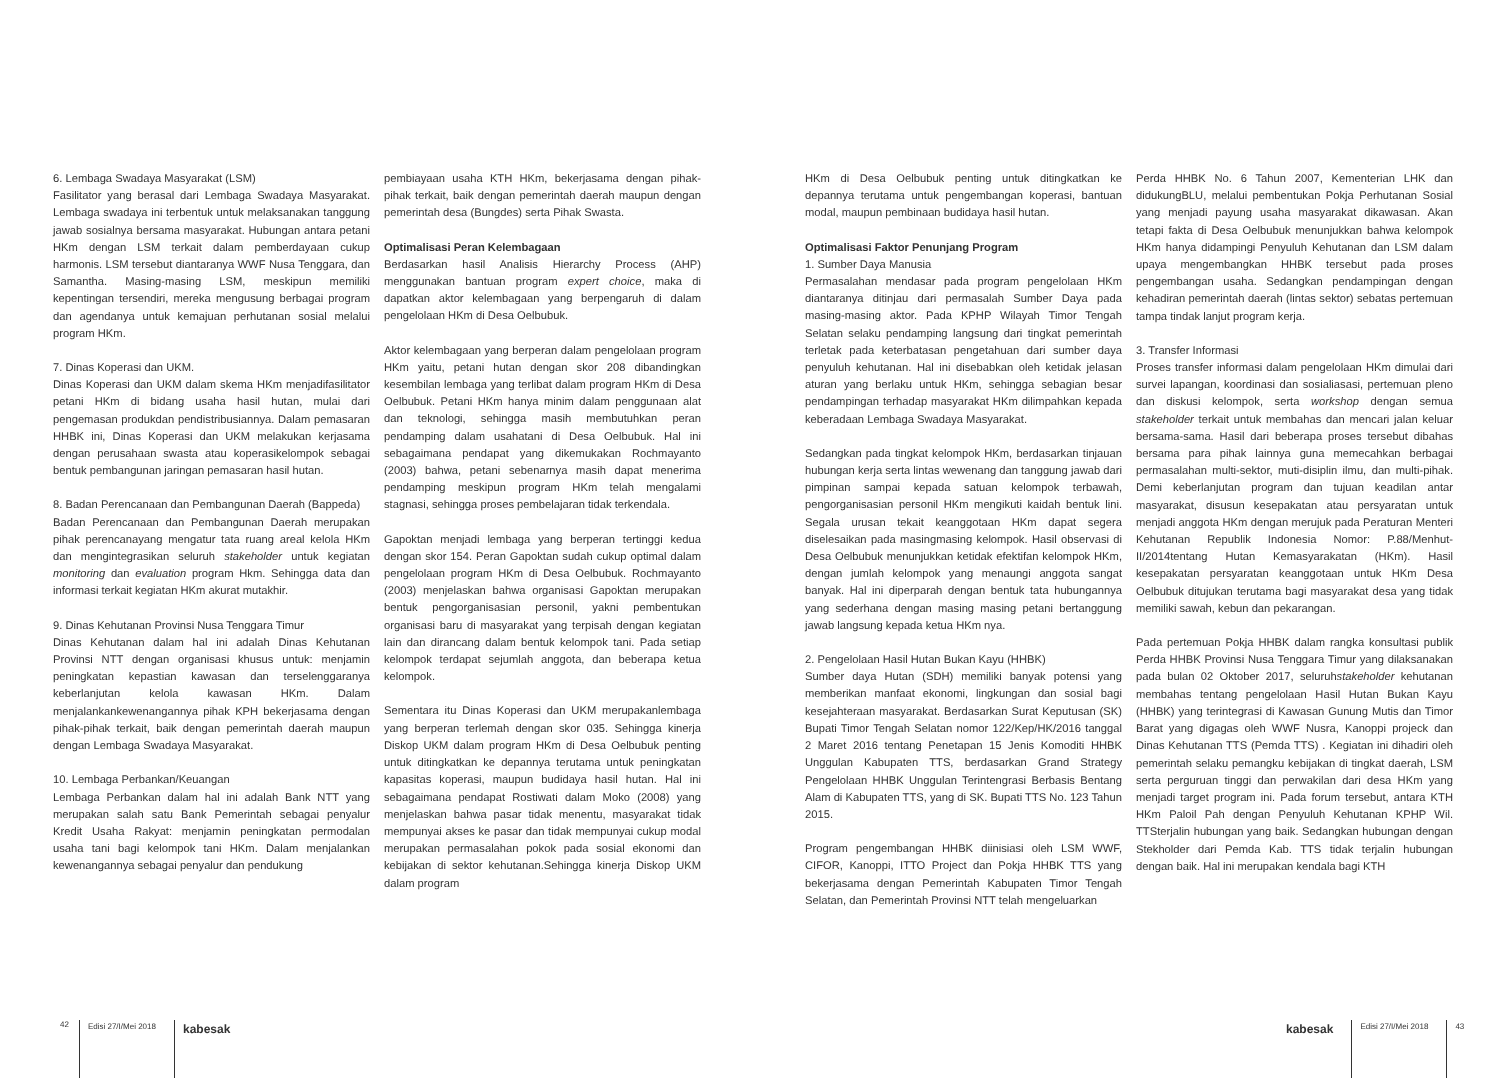6. Lembaga Swadaya Masyarakat (LSM)
Fasilitator yang berasal dari Lembaga Swadaya Masyarakat. Lembaga swadaya ini terbentuk untuk melaksanakan tanggung jawab sosialnya bersama masyarakat. Hubungan antara petani HKm dengan LSM terkait dalam pemberdayaan cukup harmonis. LSM tersebut diantaranya WWF Nusa Tenggara, dan Samantha. Masing-masing LSM, meskipun memiliki kepentingan tersendiri, mereka mengusung berbagai program dan agendanya untuk kemajuan perhutanan sosial melalui program HKm.
7. Dinas Koperasi dan UKM.
Dinas Koperasi dan UKM dalam skema HKm menjadifasilitator petani HKm di bidang usaha hasil hutan, mulai dari pengemasan produkdan pendistribusiannya. Dalam pemasaran HHBK ini, Dinas Koperasi dan UKM melakukan kerjasama dengan perusahaan swasta atau koperasikelompok sebagai bentuk pembangunan jaringan pemasaran hasil hutan.
8. Badan Perencanaan dan Pembangunan Daerah (Bappeda)
Badan Perencanaan dan Pembangunan Daerah merupakan pihak perencanayang mengatur tata ruang areal kelola HKm dan mengintegrasikan seluruh stakeholder untuk kegiatan monitoring dan evaluation program Hkm. Sehingga data dan informasi terkait kegiatan HKm akurat mutakhir.
9. Dinas Kehutanan Provinsi Nusa Tenggara Timur
Dinas Kehutanan dalam hal ini adalah Dinas Kehutanan Provinsi NTT dengan organisasi khusus untuk: menjamin peningkatan kepastian kawasan dan terselenggaranya keberlanjutan kelola kawasan HKm. Dalam menjalankankewenangannya pihak KPH bekerjasama dengan pihak-pihak terkait, baik dengan pemerintah daerah maupun dengan Lembaga Swadaya Masyarakat.
10. Lembaga Perbankan/Keuangan
Lembaga Perbankan dalam hal ini adalah Bank NTT yang merupakan salah satu Bank Pemerintah sebagai penyalur Kredit Usaha Rakyat: menjamin peningkatan permodalan usaha tani bagi kelompok tani HKm. Dalam menjalankan kewenangannya sebagai penyalur dan pendukung
pembiayaan usaha KTH HKm, bekerjasama dengan pihak-pihak terkait, baik dengan pemerintah daerah maupun dengan pemerintah desa (Bungdes) serta Pihak Swasta.
Optimalisasi Peran Kelembagaan
Berdasarkan hasil Analisis Hierarchy Process (AHP) menggunakan bantuan program expert choice, maka di dapatkan aktor kelembagaan yang berpengaruh di dalam pengelolaan HKm di Desa Oelbubuk.
Aktor kelembagaan yang berperan dalam pengelolaan program HKm yaitu, petani hutan dengan skor 208 dibandingkan kesembilan lembaga yang terlibat dalam program HKm di Desa Oelbubuk. Petani HKm hanya minim dalam penggunaan alat dan teknologi, sehingga masih membutuhkan peran pendamping dalam usahatani di Desa Oelbubuk. Hal ini sebagaimana pendapat yang dikemukakan Rochmayanto (2003) bahwa, petani sebenarnya masih dapat menerima pendamping meskipun program HKm telah mengalami stagnasi, sehingga proses pembelajaran tidak terkendala.
Gapoktan menjadi lembaga yang berperan tertinggi kedua dengan skor 154. Peran Gapoktan sudah cukup optimal dalam pengelolaan program HKm di Desa Oelbubuk. Rochmayanto (2003) menjelaskan bahwa organisasi Gapoktan merupakan bentuk pengorganisasian personil, yakni pembentukan organisasi baru di masyarakat yang terpisah dengan kegiatan lain dan dirancang dalam bentuk kelompok tani. Pada setiap kelompok terdapat sejumlah anggota, dan beberapa ketua kelompok.
Sementara itu Dinas Koperasi dan UKM merupakanlembaga yang berperan terlemah dengan skor 035. Sehingga kinerja Diskop UKM dalam program HKm di Desa Oelbubuk penting untuk ditingkatkan ke depannya terutama untuk peningkatan kapasitas koperasi, maupun budidaya hasil hutan. Hal ini sebagaimana pendapat Rostiwati dalam Moko (2008) yang menjelaskan bahwa pasar tidak menentu, masyarakat tidak mempunyai akses ke pasar dan tidak mempunyai cukup modal merupakan permasalahan pokok pada sosial ekonomi dan kebijakan di sektor kehutanan.Sehingga kinerja Diskop UKM dalam program
HKm di Desa Oelbubuk penting untuk ditingkatkan ke depannya terutama untuk pengembangan koperasi, bantuan modal, maupun pembinaan budidaya hasil hutan.
Optimalisasi Faktor Penunjang Program
1. Sumber Daya Manusia
Permasalahan mendasar pada program pengelolaan HKm diantaranya ditinjau dari permasalah Sumber Daya pada masing-masing aktor. Pada KPHP Wilayah Timor Tengah Selatan selaku pendamping langsung dari tingkat pemerintah terletak pada keterbatasan pengetahuan dari sumber daya penyuluh kehutanan. Hal ini disebabkan oleh ketidak jelasan aturan yang berlaku untuk HKm, sehingga sebagian besar pendampingan terhadap masyarakat HKm dilimpahkan kepada keberadaan Lembaga Swadaya Masyarakat.
Sedangkan pada tingkat kelompok HKm, berdasarkan tinjauan hubungan kerja serta lintas wewenang dan tanggung jawab dari pimpinan sampai kepada satuan kelompok terbawah, pengorganisasian personil HKm mengikuti kaidah bentuk lini. Segala urusan tekait keanggotaan HKm dapat segera diselesaikan pada masingmasing kelompok. Hasil observasi di Desa Oelbubuk menunjukkan ketidak efektifan kelompok HKm, dengan jumlah kelompok yang menaungi anggota sangat banyak. Hal ini diperparah dengan bentuk tata hubungannya yang sederhana dengan masing masing petani bertanggung jawab langsung kepada ketua HKm nya.
2. Pengelolaan Hasil Hutan Bukan Kayu (HHBK)
Sumber daya Hutan (SDH) memiliki banyak potensi yang memberikan manfaat ekonomi, lingkungan dan sosial bagi kesejahteraan masyarakat. Berdasarkan Surat Keputusan (SK) Bupati Timor Tengah Selatan nomor 122/Kep/HK/2016 tanggal 2 Maret 2016 tentang Penetapan 15 Jenis Komoditi HHBK Unggulan Kabupaten TTS, berdasarkan Grand Strategy Pengelolaan HHBK Unggulan Terintengrasi Berbasis Bentang Alam di Kabupaten TTS, yang di SK. Bupati TTS No. 123 Tahun 2015.
Program pengembangan HHBK diinisiasi oleh LSM WWF, CIFOR, Kanoppi, ITTO Project dan Pokja HHBK TTS yang bekerjasama dengan Pemerintah Kabupaten Timor Tengah Selatan, dan Pemerintah Provinsi NTT telah mengeluarkan
Perda HHBK No. 6 Tahun 2007, Kementerian LHK dan didukungBLU, melalui pembentukan Pokja Perhutanan Sosial yang menjadi payung usaha masyarakat dikawasan. Akan tetapi fakta di Desa Oelbubuk menunjukkan bahwa kelompok HKm hanya didampingi Penyuluh Kehutanan dan LSM dalam upaya mengembangkan HHBK tersebut pada proses pengembangan usaha. Sedangkan pendampingan dengan kehadiran pemerintah daerah (lintas sektor) sebatas pertemuan tampa tindak lanjut program kerja.
3. Transfer Informasi
Proses transfer informasi dalam pengelolaan HKm dimulai dari survei lapangan, koordinasi dan sosialiasasi, pertemuan pleno dan diskusi kelompok, serta workshop dengan semua stakeholder terkait untuk membahas dan mencari jalan keluar bersama-sama. Hasil dari beberapa proses tersebut dibahas bersama para pihak lainnya guna memecahkan berbagai permasalahan multi-sektor, muti-disiplin ilmu, dan multi-pihak. Demi keberlanjutan program dan tujuan keadilan antar masyarakat, disusun kesepakatan atau persyaratan untuk menjadi anggota HKm dengan merujuk pada Peraturan Menteri Kehutanan Republik Indonesia Nomor: P.88/Menhut-II/2014tentang Hutan Kemasyarakatan (HKm). Hasil kesepakatan persyaratan keanggotaan untuk HKm Desa Oelbubuk ditujukan terutama bagi masyarakat desa yang tidak memiliki sawah, kebun dan pekarangan.
Pada pertemuan Pokja HHBK dalam rangka konsultasi publik Perda HHBK Provinsi Nusa Tenggara Timur yang dilaksanakan pada bulan 02 Oktober 2017, seluruhstakeholder kehutanan membahas tentang pengelolaan Hasil Hutan Bukan Kayu (HHBK) yang terintegrasi di Kawasan Gunung Mutis dan Timor Barat yang digagas oleh WWF Nusra, Kanoppi projeck dan Dinas Kehutanan TTS (Pemda TTS) . Kegiatan ini dihadiri oleh pemerintah selaku pemangku kebijakan di tingkat daerah, LSM serta perguruan tinggi dan perwakilan dari desa HKm yang menjadi target program ini. Pada forum tersebut, antara KTH HKm Paloil Pah dengan Penyuluh Kehutanan KPHP Wil. TTSterjalin hubungan yang baik. Sedangkan hubungan dengan Stekholder dari Pemda Kab. TTS tidak terjalin hubungan dengan baik. Hal ini merupakan kendala bagi KTH
42 Edisi 27/I/Mei 2018 kabesak kabesak Edisi 27/I/Mei 2018 43